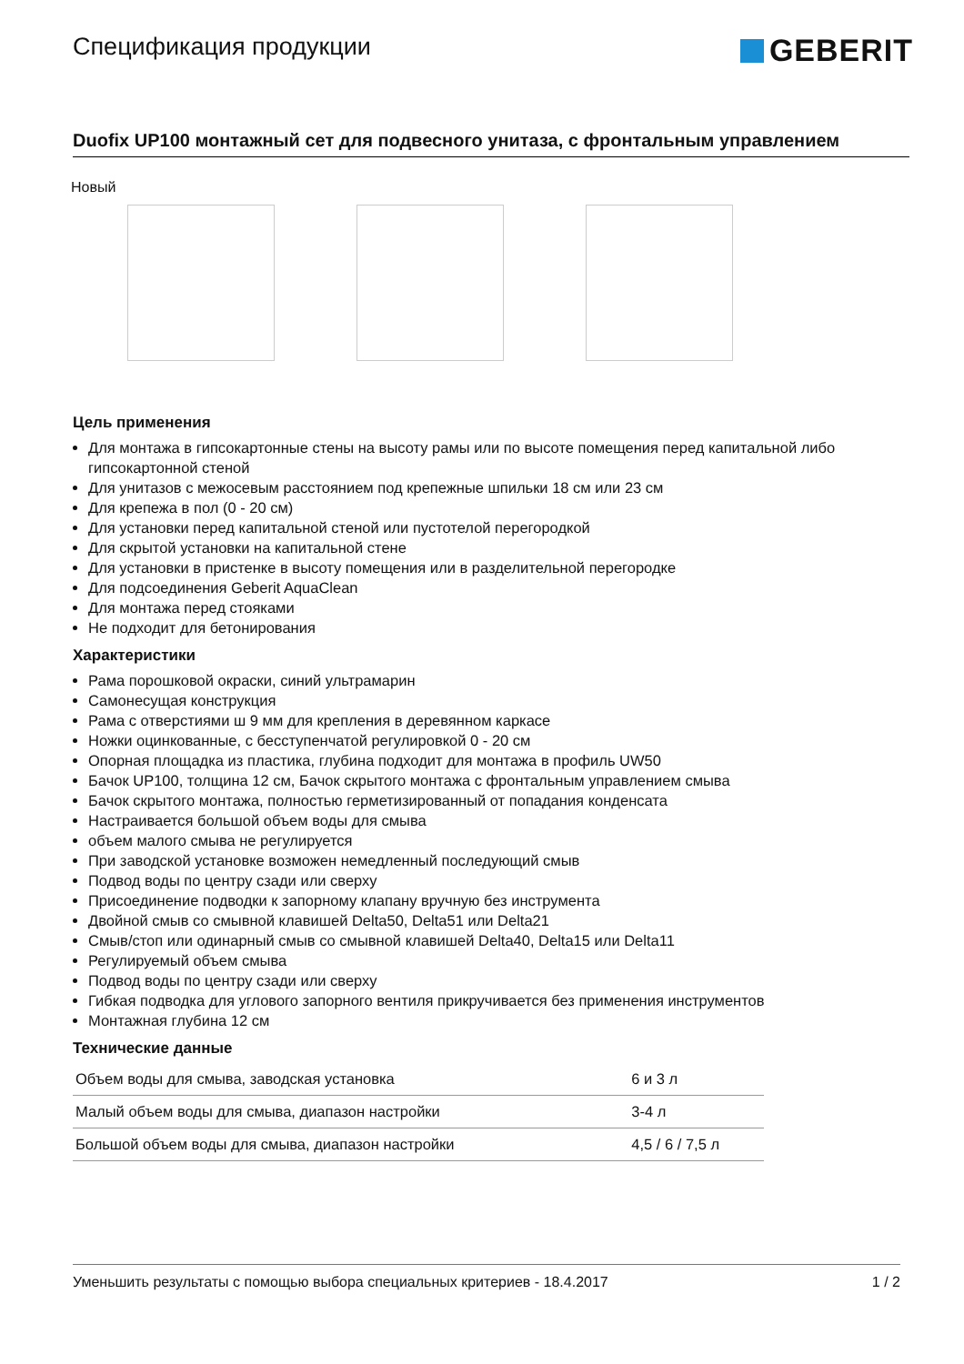Спецификация продукции
GEBERIT
Duofix UP100 монтажный сет для подвесного унитаза, с фронтальным управлением
Новый
Цель применения
Для монтажа в гипсокартонные стены на высоту рамы или по высоте помещения перед капитальной либо гипсокартонной стеной
Для унитазов с межосевым расстоянием под крепежные шпильки 18 см или 23 см
Для крепежа в пол (0 - 20 см)
Для установки перед капитальной стеной или пустотелой перегородкой
Для скрытой установки на капитальной стене
Для установки в пристенке в высоту помещения или в разделительной перегородке
Для подсоединения Geberit AquaClean
Для монтажа перед стояками
Не подходит для бетонирования
Характеристики
Рама порошковой окраски, синий ультрамарин
Самонесущая конструкция
Рама с отверстиями ш 9 мм для крепления в деревянном каркасе
Ножки оцинкованные, с бесступенчатой регулировкой 0 - 20 см
Опорная площадка из пластика, глубина подходит для монтажа в профиль UW50
Бачок UP100, толщина 12 см, Бачок скрытого монтажа с фронтальным управлением смыва
Бачок скрытого монтажа, полностью герметизированный от попадания конденсата
Настраивается большой объем воды для смыва
объем малого смыва не регулируется
При заводской установке возможен немедленный последующий смыв
Подвод воды по центру сзади или сверху
Присоединение подводки к запорному клапану вручную без инструмента
Двойной смыв со смывной клавишей Delta50, Delta51 или Delta21
Смыв/стоп или одинарный смыв со смывной клавишей Delta40, Delta15 или Delta11
Регулируемый объем смыва
Подвод воды по центру сзади или сверху
Гибкая подводка для углового запорного вентиля прикручивается без применения инструментов
Монтажная глубина 12 см
Технические данные
| Объем воды для смыва, заводская установка | 6 и 3 л |
| Малый объем воды для смыва, диапазон настройки | 3-4 л |
| Большой объем воды для смыва, диапазон настройки | 4,5 / 6 / 7,5 л |
Уменьшить результаты с помощью выбора специальных критериев - 18.4.2017 1 / 2